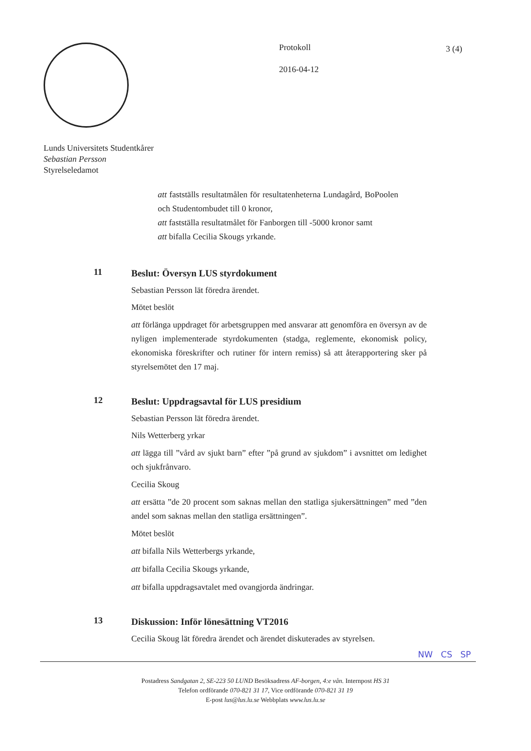Protokoll
2016-04-12
3 (4)
Lunds Universitets Studentkårer
Sebastian Persson
Styrelseledamot
att fastställs resultatmålen för resultatenheterna Lundagård, BoPoolen och Studentombudet till 0 kronor,
att fastställa resultatmålet för Fanborgen till -5000 kronor samt
att bifalla Cecilia Skougs yrkande.
11
Beslut: Översyn LUS styrdokument
Sebastian Persson lät föredra ärendet.
Mötet beslöt
att förlänga uppdraget för arbetsgruppen med ansvarar att genomföra en översyn av de nyligen implementerade styrdokumenten (stadga, reglemente, ekonomisk policy, ekonomiska föreskrifter och rutiner för intern remiss) så att återapportering sker på styrelsemötet den 17 maj.
12
Beslut: Uppdragsavtal för LUS presidium
Sebastian Persson lät föredra ärendet.
Nils Wetterberg yrkar
att lägga till ”vård av sjukt barn” efter ”på grund av sjukdom” i avsnittet om ledighet och sjukfrånvaro.
Cecilia Skoug
att ersätta ”de 20 procent som saknas mellan den statliga sjukersättningen” med ”den andel som saknas mellan den statliga ersättningen”.
Mötet beslöt
att bifalla Nils Wetterbergs yrkande,
att bifalla Cecilia Skougs yrkande,
att bifalla uppdragsavtalet med ovangjorda ändringar.
13
Diskussion: Inför lönesättning VT2016
Cecilia Skoug lät föredra ärendet och ärendet diskuterades av styrelsen.
NW CS SP
Postadress Sandgatan 2, SE-223 50 LUND Besöksadress AF-borgen, 4:e vån. Internpost HS 31
Telefon ordförande 070-821 31 17, Vice ordförande 070-821 31 19
E-post lus@lus.lu.se Webbplats www.lus.lu.se